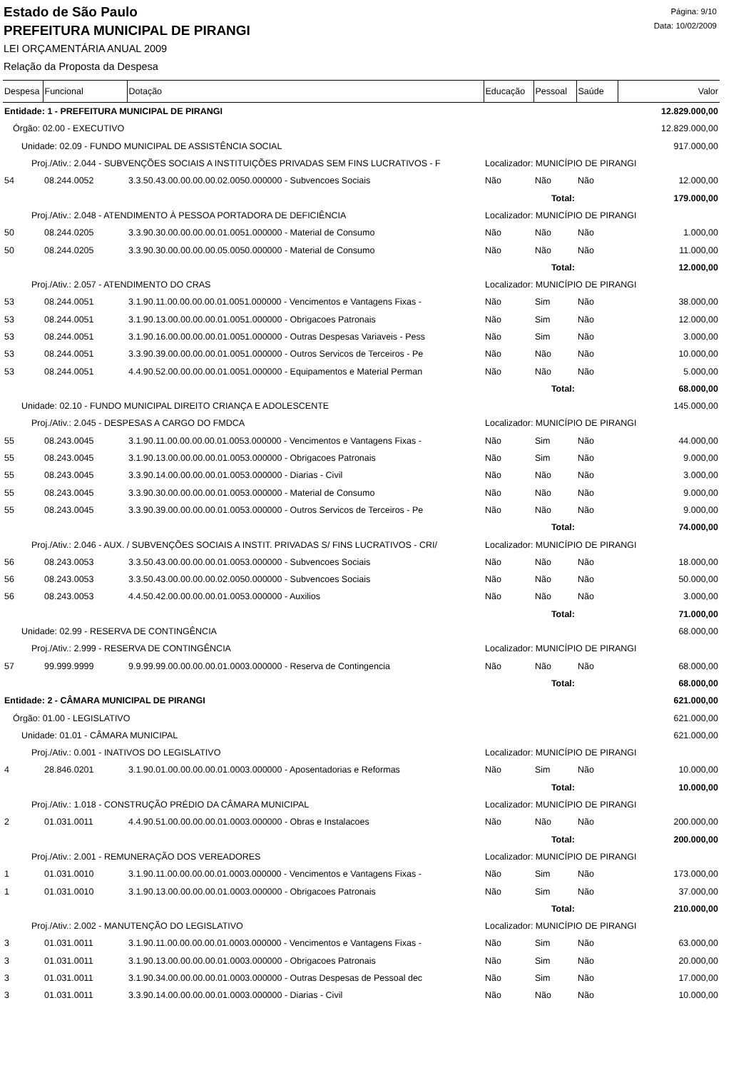Estado de São Paulo
PREFEITURA MUNICIPAL DE PIRANGI
LEI ORÇAMENTÁRIA ANUAL 2009
Relação da Proposta da Despesa
Página: 9/10
Data: 10/02/2009
| Despesa | Funcional | Dotação | Educação | Pessoal | Saúde | Valor |
| --- | --- | --- | --- | --- | --- | --- |
| Entidade: 1 - PREFEITURA MUNICIPAL DE PIRANGI | | | | | | 12.829.000,00 |
| Órgão: 02.00 - EXECUTIVO | | | | | | 12.829.000,00 |
| Unidade: 02.09 - FUNDO MUNICIPAL DE ASSISTÊNCIA SOCIAL | | | | | | 917.000,00 |
| Proj./Ativ.: 2.044 - SUBVENÇÕES SOCIAIS A INSTITUIÇÕES PRIVADAS SEM FINS LUCRATIVOS - F | | | Localizador: MUNICÍPIO DE PIRANGI | | | |
| 54 | 08.244.0052 | 3.3.50.43.00.00.00.00.02.0050.000000 - Subvencoes Sociais | Não | Não | Não | 12.000,00 |
| Total: | | | | | | 179.000,00 |
| Proj./Ativ.: 2.048 - ATENDIMENTO À PESSOA PORTADORA DE DEFICIÊNCIA | | | Localizador: MUNICÍPIO DE PIRANGI | | | |
| 50 | 08.244.0205 | 3.3.90.30.00.00.00.00.01.0051.000000 - Material de Consumo | Não | Não | Não | 1.000,00 |
| 50 | 08.244.0205 | 3.3.90.30.00.00.00.00.05.0050.000000 - Material de Consumo | Não | Não | Não | 11.000,00 |
| Total: | | | | | | 12.000,00 |
| Proj./Ativ.: 2.057 - ATENDIMENTO DO CRAS | | | Localizador: MUNICÍPIO DE PIRANGI | | | |
| 53 | 08.244.0051 | 3.1.90.11.00.00.00.00.01.0051.000000 - Vencimentos e Vantagens Fixas - | Não | Sim | Não | 38.000,00 |
| 53 | 08.244.0051 | 3.1.90.13.00.00.00.00.01.0051.000000 - Obrigacoes Patronais | Não | Sim | Não | 12.000,00 |
| 53 | 08.244.0051 | 3.1.90.16.00.00.00.00.01.0051.000000 - Outras Despesas Variaveis - Pess | Não | Sim | Não | 3.000,00 |
| 53 | 08.244.0051 | 3.3.90.39.00.00.00.00.01.0051.000000 - Outros Servicos de Terceiros - Pe | Não | Não | Não | 10.000,00 |
| 53 | 08.244.0051 | 4.4.90.52.00.00.00.00.01.0051.000000 - Equipamentos e Material Perman | Não | Não | Não | 5.000,00 |
| Total: | | | | | | 68.000,00 |
| Unidade: 02.10 - FUNDO MUNICIPAL DIREITO CRIANÇA E ADOLESCENTE | | | | | | 145.000,00 |
| Proj./Ativ.: 2.045 - DESPESAS A CARGO DO FMDCA | | | Localizador: MUNICÍPIO DE PIRANGI | | | |
| 55 | 08.243.0045 | 3.1.90.11.00.00.00.00.01.0053.000000 - Vencimentos e Vantagens Fixas - | Não | Sim | Não | 44.000,00 |
| 55 | 08.243.0045 | 3.1.90.13.00.00.00.00.01.0053.000000 - Obrigacoes Patronais | Não | Sim | Não | 9.000,00 |
| 55 | 08.243.0045 | 3.3.90.14.00.00.00.00.01.0053.000000 - Diarias - Civil | Não | Não | Não | 3.000,00 |
| 55 | 08.243.0045 | 3.3.90.30.00.00.00.00.01.0053.000000 - Material de Consumo | Não | Não | Não | 9.000,00 |
| 55 | 08.243.0045 | 3.3.90.39.00.00.00.00.01.0053.000000 - Outros Servicos de Terceiros - Pe | Não | Não | Não | 9.000,00 |
| Total: | | | | | | 74.000,00 |
| Proj./Ativ.: 2.046 - AUX. / SUBVENÇÕES SOCIAIS A INSTIT. PRIVADAS S/ FINS LUCRATIVOS - CRI/ | | | Localizador: MUNICÍPIO DE PIRANGI | | | |
| 56 | 08.243.0053 | 3.3.50.43.00.00.00.00.01.0053.000000 - Subvencoes Sociais | Não | Não | Não | 18.000,00 |
| 56 | 08.243.0053 | 3.3.50.43.00.00.00.00.02.0050.000000 - Subvencoes Sociais | Não | Não | Não | 50.000,00 |
| 56 | 08.243.0053 | 4.4.50.42.00.00.00.00.01.0053.000000 - Auxilios | Não | Não | Não | 3.000,00 |
| Total: | | | | | | 71.000,00 |
| Unidade: 02.99 - RESERVA DE CONTINGÊNCIA | | | | | | 68.000,00 |
| Proj./Ativ.: 2.999 - RESERVA DE CONTINGÊNCIA | | | Localizador: MUNICÍPIO DE PIRANGI | | | |
| 57 | 99.999.9999 | 9.9.99.99.00.00.00.00.01.0003.000000 - Reserva de Contingencia | Não | Não | Não | 68.000,00 |
| Total: | | | | | | 68.000,00 |
| Entidade: 2 - CÂMARA MUNICIPAL DE PIRANGI | | | | | | 621.000,00 |
| Órgão: 01.00 - LEGISLATIVO | | | | | | 621.000,00 |
| Unidade: 01.01 - CÂMARA MUNICIPAL | | | | | | 621.000,00 |
| Proj./Ativ.: 0.001 - INATIVOS DO LEGISLATIVO | | | Localizador: MUNICÍPIO DE PIRANGI | | | |
| 4 | 28.846.0201 | 3.1.90.01.00.00.00.00.01.0003.000000 - Aposentadorias e Reformas | Não | Sim | Não | 10.000,00 |
| Total: | | | | | | 10.000,00 |
| Proj./Ativ.: 1.018 - CONSTRUÇÃO PRÉDIO DA CÂMARA MUNICIPAL | | | Localizador: MUNICÍPIO DE PIRANGI | | | |
| 2 | 01.031.0011 | 4.4.90.51.00.00.00.00.01.0003.000000 - Obras e Instalacoes | Não | Não | Não | 200.000,00 |
| Total: | | | | | | 200.000,00 |
| Proj./Ativ.: 2.001 - REMUNERAÇÃO DOS VEREADORES | | | Localizador: MUNICÍPIO DE PIRANGI | | | |
| 1 | 01.031.0010 | 3.1.90.11.00.00.00.00.01.0003.000000 - Vencimentos e Vantagens Fixas - | Não | Sim | Não | 173.000,00 |
| 1 | 01.031.0010 | 3.1.90.13.00.00.00.00.01.0003.000000 - Obrigacoes Patronais | Não | Sim | Não | 37.000,00 |
| Total: | | | | | | 210.000,00 |
| Proj./Ativ.: 2.002 - MANUTENÇÃO DO LEGISLATIVO | | | Localizador: MUNICÍPIO DE PIRANGI | | | |
| 3 | 01.031.0011 | 3.1.90.11.00.00.00.00.01.0003.000000 - Vencimentos e Vantagens Fixas - | Não | Sim | Não | 63.000,00 |
| 3 | 01.031.0011 | 3.1.90.13.00.00.00.00.01.0003.000000 - Obrigacoes Patronais | Não | Sim | Não | 20.000,00 |
| 3 | 01.031.0011 | 3.1.90.34.00.00.00.00.01.0003.000000 - Outras Despesas de Pessoal dec | Não | Sim | Não | 17.000,00 |
| 3 | 01.031.0011 | 3.3.90.14.00.00.00.00.01.0003.000000 - Diarias - Civil | Não | Não | Não | 10.000,00 |